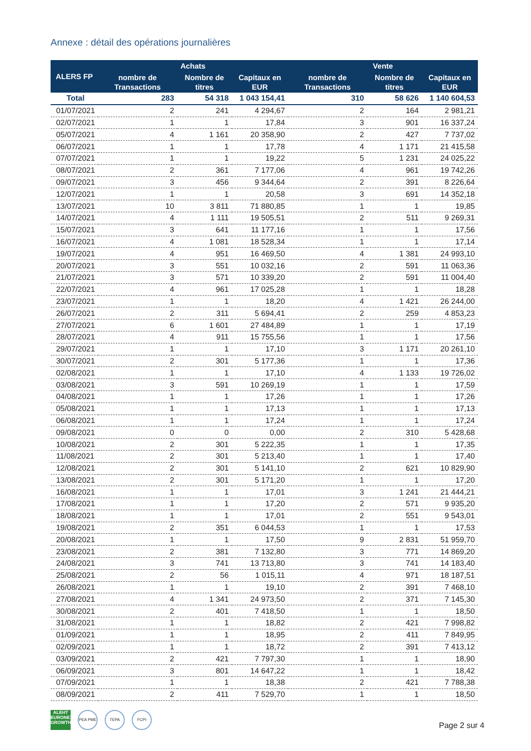Annexe : détail des opérations journalières
| ALERS FP | Achats | | | Vente | | |
| --- | --- | --- | --- | --- | --- | --- |
| | nombre de Transactions | Nombre de titres | Capitaux en EUR | nombre de Transactions | Nombre de titres | Capitaux en EUR |
| Total | 283 | 54 318 | 1 043 154,41 | 310 | 58 626 | 1 140 604,53 |
| 01/07/2021 | 2 | 241 | 4 294,67 | 2 | 164 | 2 981,21 |
| 02/07/2021 | 1 | 1 | 17,84 | 3 | 901 | 16 337,24 |
| 05/07/2021 | 4 | 1 161 | 20 358,90 | 2 | 427 | 7 737,02 |
| 06/07/2021 | 1 | 1 | 17,78 | 4 | 1 171 | 21 415,58 |
| 07/07/2021 | 1 | 1 | 19,22 | 5 | 1 231 | 24 025,22 |
| 08/07/2021 | 2 | 361 | 7 177,06 | 4 | 961 | 19 742,26 |
| 09/07/2021 | 3 | 456 | 9 344,64 | 2 | 391 | 8 226,64 |
| 12/07/2021 | 1 | 1 | 20,58 | 3 | 691 | 14 352,18 |
| 13/07/2021 | 10 | 3 811 | 71 880,85 | 1 | 1 | 19,85 |
| 14/07/2021 | 4 | 1 111 | 19 505,51 | 2 | 511 | 9 269,31 |
| 15/07/2021 | 3 | 641 | 11 177,16 | 1 | 1 | 17,56 |
| 16/07/2021 | 4 | 1 081 | 18 528,34 | 1 | 1 | 17,14 |
| 19/07/2021 | 4 | 951 | 16 469,50 | 4 | 1 381 | 24 993,10 |
| 20/07/2021 | 3 | 551 | 10 032,16 | 2 | 591 | 11 063,36 |
| 21/07/2021 | 3 | 571 | 10 339,20 | 2 | 591 | 11 004,40 |
| 22/07/2021 | 4 | 961 | 17 025,28 | 1 | 1 | 18,28 |
| 23/07/2021 | 1 | 1 | 18,20 | 4 | 1 421 | 26 244,00 |
| 26/07/2021 | 2 | 311 | 5 694,41 | 2 | 259 | 4 853,23 |
| 27/07/2021 | 6 | 1 601 | 27 484,89 | 1 | 1 | 17,19 |
| 28/07/2021 | 4 | 911 | 15 755,56 | 1 | 1 | 17,56 |
| 29/07/2021 | 1 | 1 | 17,10 | 3 | 1 171 | 20 261,10 |
| 30/07/2021 | 2 | 301 | 5 177,36 | 1 | 1 | 17,36 |
| 02/08/2021 | 1 | 1 | 17,10 | 4 | 1 133 | 19 726,02 |
| 03/08/2021 | 3 | 591 | 10 269,19 | 1 | 1 | 17,59 |
| 04/08/2021 | 1 | 1 | 17,26 | 1 | 1 | 17,26 |
| 05/08/2021 | 1 | 1 | 17,13 | 1 | 1 | 17,13 |
| 06/08/2021 | 1 | 1 | 17,24 | 1 | 1 | 17,24 |
| 09/08/2021 | 0 | 0 | 0,00 | 2 | 310 | 5 428,68 |
| 10/08/2021 | 2 | 301 | 5 222,35 | 1 | 1 | 17,35 |
| 11/08/2021 | 2 | 301 | 5 213,40 | 1 | 1 | 17,40 |
| 12/08/2021 | 2 | 301 | 5 141,10 | 2 | 621 | 10 829,90 |
| 13/08/2021 | 2 | 301 | 5 171,20 | 1 | 1 | 17,20 |
| 16/08/2021 | 1 | 1 | 17,01 | 3 | 1 241 | 21 444,21 |
| 17/08/2021 | 1 | 1 | 17,20 | 2 | 571 | 9 935,20 |
| 18/08/2021 | 1 | 1 | 17,01 | 2 | 551 | 9 543,01 |
| 19/08/2021 | 2 | 351 | 6 044,53 | 1 | 1 | 17,53 |
| 20/08/2021 | 1 | 1 | 17,50 | 9 | 2 831 | 51 959,70 |
| 23/08/2021 | 2 | 381 | 7 132,80 | 3 | 771 | 14 869,20 |
| 24/08/2021 | 3 | 741 | 13 713,80 | 3 | 741 | 14 183,40 |
| 25/08/2021 | 2 | 56 | 1 015,11 | 4 | 971 | 18 187,51 |
| 26/08/2021 | 1 | 1 | 19,10 | 2 | 391 | 7 468,10 |
| 27/08/2021 | 4 | 1 341 | 24 973,50 | 2 | 371 | 7 145,30 |
| 30/08/2021 | 2 | 401 | 7 418,50 | 1 | 1 | 18,50 |
| 31/08/2021 | 1 | 1 | 18,82 | 2 | 421 | 7 998,82 |
| 01/09/2021 | 1 | 1 | 18,95 | 2 | 411 | 7 849,95 |
| 02/09/2021 | 1 | 1 | 18,72 | 2 | 391 | 7 413,12 |
| 03/09/2021 | 2 | 421 | 7 797,30 | 1 | 1 | 18,90 |
| 06/09/2021 | 3 | 801 | 14 647,22 | 1 | 1 | 18,42 |
| 07/09/2021 | 1 | 1 | 18,38 | 2 | 421 | 7 788,38 |
| 08/09/2021 | 2 | 411 | 7 529,70 | 1 | 1 | 18,50 |
ALEHT
EURONEXT GROWTH
PEA PME TEPA FCPI
Page 2 sur 4